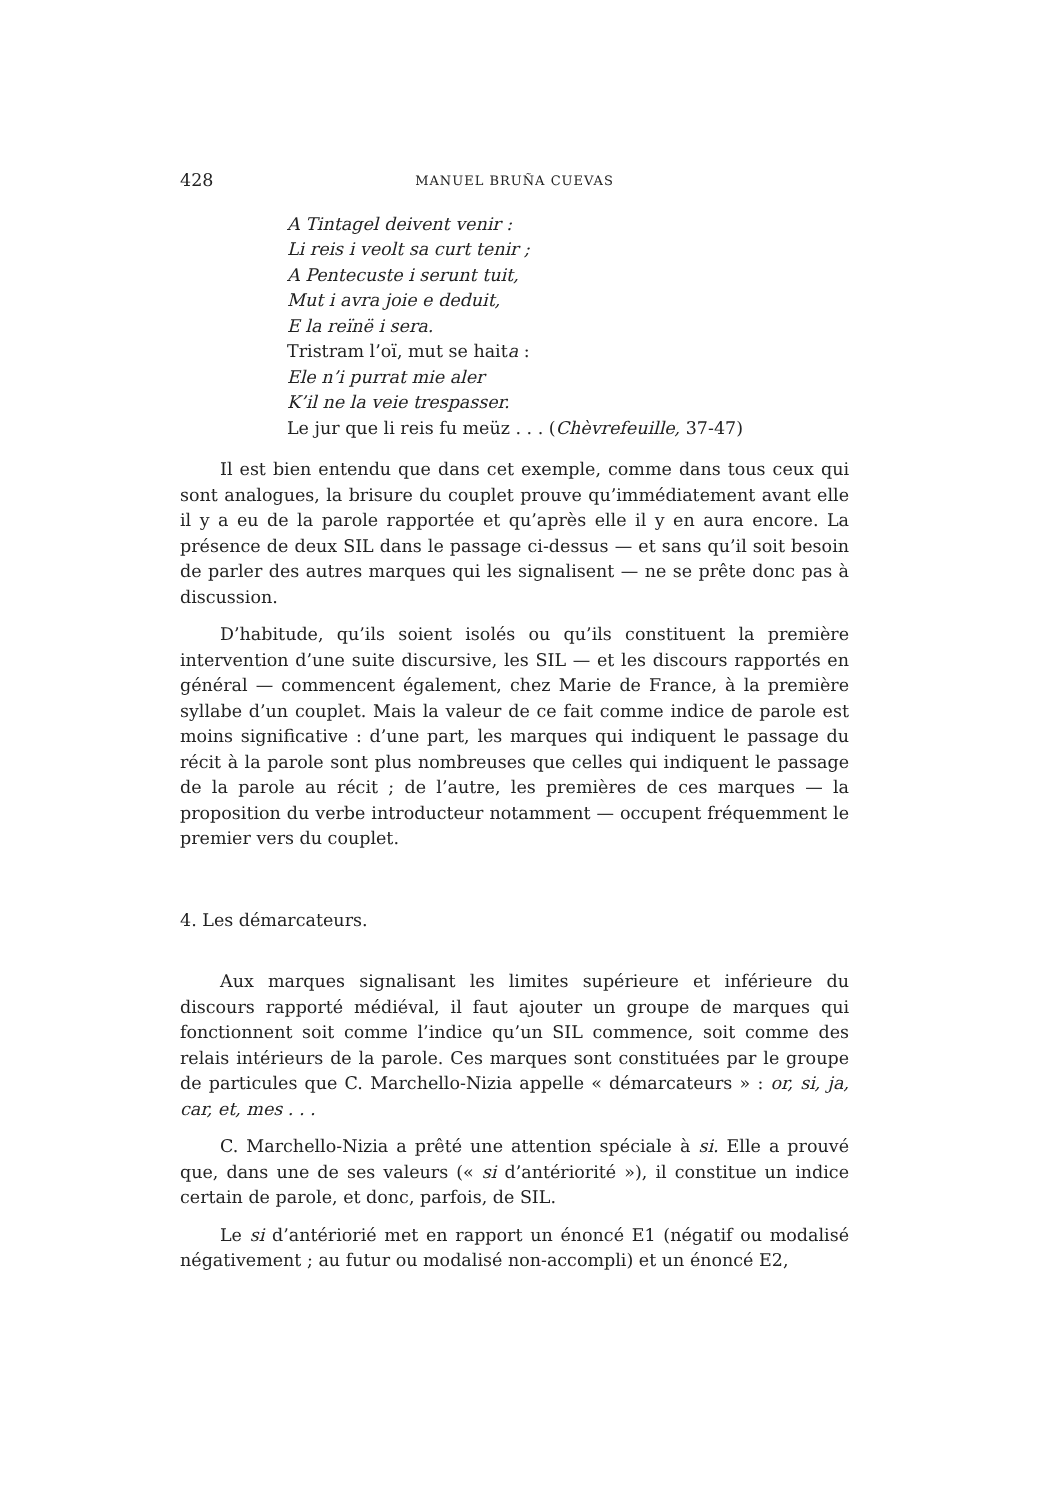428 MANUEL BRUÑA CUEVAS
A Tintagel deivent venir :
Li reis i veolt sa curt tenir ;
A Pentecuste i serunt tuit,
Mut i avra joie e deduit,
E la reïnë i sera.
Tristram l’oï, mut se haita :
Ele n’i purrat mie aler
K’il ne la veie trespasser.
Le jur que li reis fu meüz . . . (Chèvrefeuille, 37-47)
Il est bien entendu que dans cet exemple, comme dans tous ceux qui sont analogues, la brisure du couplet prouve qu’immédiatement avant elle il y a eu de la parole rapportée et qu’après elle il y en aura encore. La présence de deux SIL dans le passage ci-dessus — et sans qu’il soit besoin de parler des autres marques qui les signalisent — ne se prête donc pas à discussion.
D’habitude, qu’ils soient isolés ou qu’ils constituent la première intervention d’une suite discursive, les SIL — et les discours rapportés en général — commencent également, chez Marie de France, à la première syllabe d’un couplet. Mais la valeur de ce fait comme indice de parole est moins significative : d’une part, les marques qui indiquent le passage du récit à la parole sont plus nombreuses que celles qui indiquent le passage de la parole au récit ; de l’autre, les premières de ces marques — la proposition du verbe introducteur notamment — occupent fréquemment le premier vers du couplet.
4. Les démarcateurs.
Aux marques signalisant les limites supérieure et inférieure du discours rapporté médiéval, il faut ajouter un groupe de marques qui fonctionnent soit comme l’indice qu’un SIL commence, soit comme des relais intérieurs de la parole. Ces marques sont constituées par le groupe de particules que C. Marchello-Nizia appelle « démarcateurs » : or, si, ja, car, et, mes . . .
C. Marchello-Nizia a prêté une attention spéciale à si. Elle a prouvé que, dans une de ses valeurs (« si d’antériorité »), il constitue un indice certain de parole, et donc, parfois, de SIL.
Le si d’antériorié met en rapport un énoncé E1 (négatif ou modalisé négativement ; au futur ou modalisé non-accompli) et un énoncé E2,